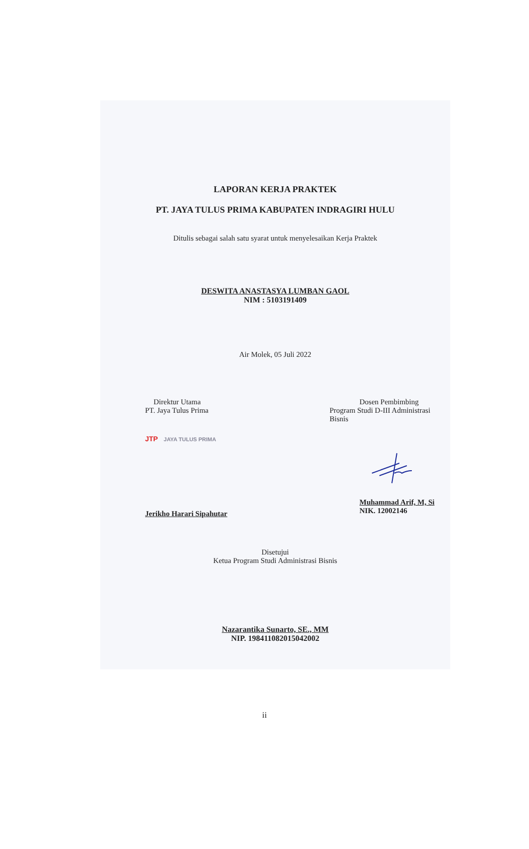LAPORAN KERJA PRAKTEK
PT. JAYA TULUS PRIMA KABUPATEN INDRAGIRI HULU
Ditulis sebagai salah satu syarat untuk menyelesaikan Kerja Praktek
DESWITA ANASTASYA LUMBAN GAOL
NIM : 5103191409
Air Molek, 05 Juli 2022
Direktur Utama
PT. Jaya Tulus Prima
JTP JAYA TULUS PRIMA
Jerikho Harari Sipahutar
Dosen Pembimbing
Program Studi D-III Administrasi Bisnis
Muhammad Arif, M, Si
NIK. 12002146
Disetujui
Ketua Program Studi Administrasi Bisnis
Nazarantika Sunarto, SE., MM
NIP. 198411082015042002
ii